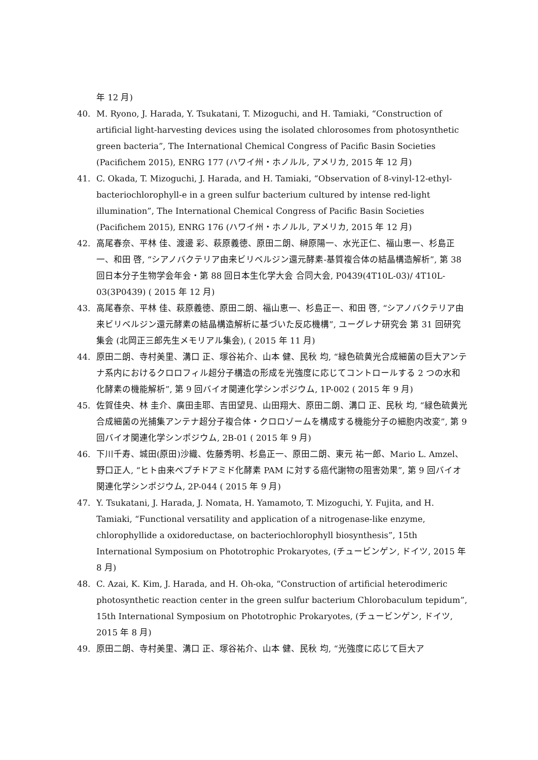年 12 月)
40. M. Ryono, J. Harada, Y. Tsukatani, T. Mizoguchi, and H. Tamiaki, “Construction of artificial light-harvesting devices using the isolated chlorosomes from photosynthetic green bacteria”, The International Chemical Congress of Pacific Basin Societies (Pacifichem 2015), ENRG 177 (ハワイ州・ホノルル, アメリカ, 2015 年 12 月)
41. C. Okada, T. Mizoguchi, J. Harada, and H. Tamiaki, “Observation of 8-vinyl-12-ethyl-bacteriochlorophyll-e in a green sulfur bacterium cultured by intense red-light illumination”, The International Chemical Congress of Pacific Basin Societies (Pacifichem 2015), ENRG 176 (ハワイ州・ホノルル, アメリカ, 2015 年 12 月)
42. 高尾春奈、平林 佳、渡邊 彩、萩原義徳、原田二朗、榊原陽一、水光正仁、福山恵一、杉島正一、和田 啓, “シアノバクテリア由来ビリベルジン還元酵素-基質複合体の結晶構造解析”, 第 38 回日本分子生物学会年会・第 88 回日本生化学大会 合同大会, P0439(4T10L-03)/ 4T10L-03(3P0439) ( 2015 年 12 月)
43. 高尾春奈、平林 佳、萩原義徳、原田二朗、福山恵一、杉島正一、和田 啓, “シアノバクテリア由来ビリベルジン還元酵素の結晶構造解析に基づいた反応機構”, ユーグレナ研究会 第 31 回研究集会 (北岡正三郎先生メモリアル集会), ( 2015 年 11 月)
44. 原田二朗、寺村美里、溝口 正、塚谷祐介、山本 健、民秋 均, “緑色硫黄光合成細菌の巨大アンテナ系内におけるクロロフィル超分子構造の形成を光強度に応じてコントロールする 2 つの水和化酵素の機能解析”, 第 9 回バイオ関連化学シンポジウム, 1P-002 ( 2015 年 9 月)
45. 佐賀佳央、林 圭介、廣田圭耶、吉田望見、山田翔大、原田二朗、溝口 正、民秋 均, “緑色硫黄光合成細菌の光捕集アンテナ超分子複合体・クロロゾームを構成する機能分子の細胞内改変”, 第 9 回バイオ関連化学シンポジウム, 2B-01 ( 2015 年 9 月)
46. 下川千寿、城田(原田)沙織、佐藤秀明、杉島正一、原田二朗、東元 祐一郎、Mario L. Amzel、野口正人, “ヒト由来ペプチドアミド化酵素 PAM に対する癌代謝物の阻害効果”, 第 9 回バイオ関連化学シンポジウム, 2P-044 ( 2015 年 9 月)
47. Y. Tsukatani, J. Harada, J. Nomata, H. Yamamoto, T. Mizoguchi, Y. Fujita, and H. Tamiaki, “Functional versatility and application of a nitrogenase-like enzyme, chlorophyllide a oxidoreductase, on bacteriochlorophyll biosynthesis”, 15th International Symposium on Phototrophic Prokaryotes, (チュービンゲン, ドイツ, 2015 年 8 月)
48. C. Azai, K. Kim, J. Harada, and H. Oh-oka, “Construction of artificial heterodimeric photosynthetic reaction center in the green sulfur bacterium Chlorobaculum tepidum”, 15th International Symposium on Phototrophic Prokaryotes, (チュービンゲン, ドイツ, 2015 年 8 月)
49. 原田二朗、寺村美里、溝口 正、塚谷祐介、山本 健、民秋 均, “光強度に応じて巨大ア